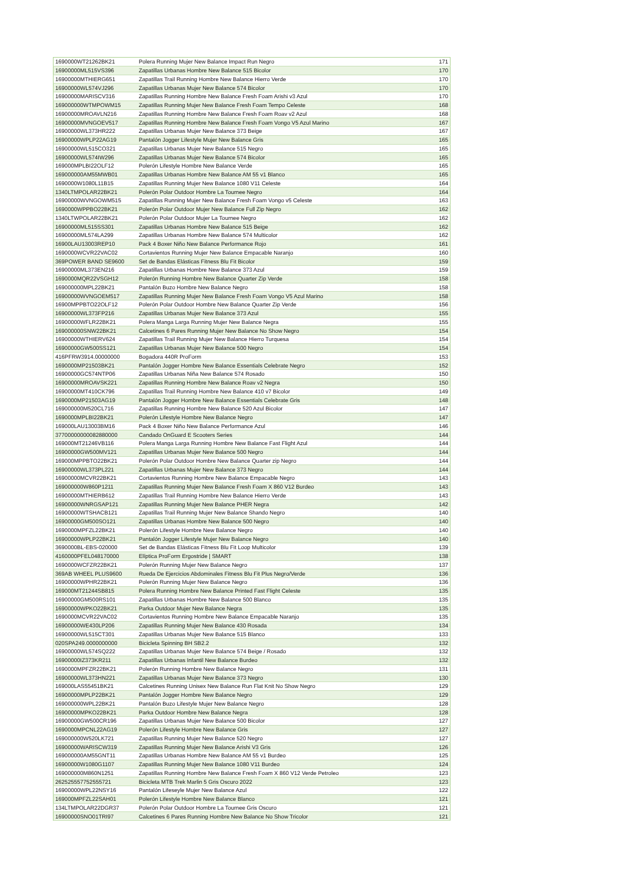| 1690000WT21262BK21 | Polera Running Mujer New Balance Impact Run Negro | 171 |
| 16900000ML515VS396 | Zapatillas Urbanas Hombre New Balance 515 Bicolor | 170 |
| 16900000MTHIERG651 | Zapatillas Trail Running Hombre New Balance Hierro Verde | 170 |
| 16900000WL574VJ296 | Zapatillas Urbanas Mujer New Balance 574 Bicolor | 170 |
| 16900000MARISCV316 | Zapatillas Running Hombre New Balance Fresh Foam Arishi v3 Azul | 170 |
| 169000000WTMPOWM15 | Zapatillas Running Mujer New Balance Fresh Foam Tempo Celeste | 168 |
| 16900000MROAVLN216 | Zapatillas Running Hombre New Balance Fresh Foam Roav v2 Azul | 168 |
| 16900000MVNGOEV517 | Zapatillas Running Hombre New Balance Fresh Foam Vongo V5 Azul Marino | 167 |
| 16900000WL373HR222 | Zapatillas Urbanas Mujer New Balance 373 Beige | 167 |
| 16900000WPLP22AG19 | Pantalón Jogger Lifestyle Mujer New Balance Gris | 165 |
| 16900000WL515CO321 | Zapatillas Urbanas Mujer New Balance 515 Negro | 165 |
| 16900000WL574IW296 | Zapatillas Urbanas Mujer New Balance 574 Bicolor | 165 |
| 169000MPLBI22OLF12 | Polerón Lifestyle Hombre New Balance Verde | 165 |
| 169000000AM55MWB01 | Zapatillas Urbanas Hombre New Balance AM 55 v1 Blanco | 165 |
| 1690000W1080L11B15 | Zapatillas Running Mujer New Balance 1080 V11 Celeste | 164 |
| 1340LTMPOLAR22BK21 | Polerón Polar Outdoor Hombre La Tournee Negro | 164 |
| 16900000WVNGOWM515 | Zapatillas Running Mujer New Balance Fresh Foam Vongo v5 Celeste | 163 |
| 1690000WPPBO22BK21 | Polerón Polar Outdoor Mujer New Balance Full Zip Negro | 162 |
| 1340LTWPOLAR22BK21 | Polerón Polar Outdoor Mujer La Tournee Negro | 162 |
| 16900000ML515SS301 | Zapatillas Urbanas Hombre New Balance 515 Beige | 162 |
| 16900000ML574LA299 | Zapatillas Urbanas Hombre New Balance 574 Multicolor | 162 |
| 16900LAU13003REP10 | Pack 4 Boxer Niño New Balance Performance Rojo | 161 |
| 1690000WCVR22VAC02 | Cortavientos Running Mujer New Balance Empacable Naranjo | 160 |
| 369POWER BAND SE9600 | Set de Bandas Elásticas Fitness Blu Fit Bicolor | 159 |
| 16900000ML373EN216 | Zapatillas Urbanas Hombre New Balance 373 Azul | 159 |
| 1690000MQR22VSGH12 | Polerón Running Hombre New Balance Quarter Zip Verde | 158 |
| 169000000MPL22BK21 | Pantalón Buzo Hombre New Balance Negro | 158 |
| 16900000WVNGOEM517 | Zapatillas Running Mujer New Balance Fresh Foam Vongo V5 Azul Marino | 158 |
| 16900MPPBTO22OLF12 | Polerón Polar Outdoor Hombre New Balance Quarter Zip Verde | 156 |
| 16900000WL373FP216 | Zapatillas Urbanas Mujer New Balance 373 Azul | 155 |
| 16900000WFLR22BK21 | Polera Manga Larga Running Mujer New Balance Negra | 155 |
| 169000000SNW22BK21 | Calcetines 6 Pares Running Mujer New Balance No Show Negro | 154 |
| 16900000WTHIERV624 | Zapatillas Trail Running Mujer New Balance Hierro Turquesa | 154 |
| 16900000GW500SS121 | Zapatillas Urbanas Mujer New Balance 500 Negro | 154 |
| 416PFRW3914.00000000 | Bogadora 440R ProForm | 153 |
| 1690000MP21503BK21 | Pantalón Jogger Hombre New Balance Essentials Celebrate Negro | 152 |
| 16900000GC574NTP06 | Zapatillas Urbanas Niña New Balance 574 Rosado | 150 |
| 16900000MROAVSK221 | Zapatillas Running Hombre New Balance Roav v2 Negra | 150 |
| 16900000MT410CK796 | Zapatillas Trail Running Hombre New Balance 410 v7 Bicolor | 149 |
| 1690000MP21503AG19 | Pantalón Jogger Hombre New Balance Essentials Celebrate Gris | 148 |
| 169000000M520CL716 | Zapatillas Running Hombre New Balance 520 Azul Bicolor | 147 |
| 1690000MPLBI22BK21 | Polerón Lifestyle Hombre New Balance Negro | 147 |
| 169000LAU13003BM16 | Pack 4 Boxer Niño New Balance Performance Azul | 146 |
| 37700000000082880000 | Candado OnGuard E Scooters Series | 144 |
| 169000MT21246VB116 | Polera Manga Larga Running Hombre New Balance Fast Flight Azul | 144 |
| 16900000GW500MV121 | Zapatillas Urbanas Mujer New Balance 500 Negro | 144 |
| 169000MPPBTO22BK21 | Polerón Polar Outdoor Hombre New Balance Quarter zip Negro | 144 |
| 16900000WL373PL221 | Zapatillas Urbanas Mujer New Balance 373 Negro | 144 |
| 16900000MCVR22BK21 | Cortavientos Running Hombre New Balance Empacable Negro | 143 |
| 169000000W860P1211 | Zapatillas Running Mujer New Balance Fresh Foam X 860 V12 Burdeo | 143 |
| 16900000MTHIERB612 | Zapatillas Trail Running Hombre New Balance Hierro Verde | 143 |
| 16900000WNRGSAP121 | Zapatillas Running Mujer New Balance PHER Negra | 142 |
| 16900000WTSHACB121 | Zapatillas Trail Running Mujer New Balance Shando Negro | 140 |
| 16900000GM500SO121 | Zapatillas Urbanas Hombre New Balance 500 Negro | 140 |
| 1690000MPFZL22BK21 | Polerón Lifestyle Hombre New Balance Negro | 140 |
| 16900000WPLP22BK21 | Pantalón Jogger Lifestyle Mujer New Balance Negro | 140 |
| 3690000BL-EBS-020000 | Set de Bandas Elásticas Fitness Blu Fit Loop Multicolor | 139 |
| 4160000PFEL048170000 | Elíptica ProForm Ergostride / SMART | 138 |
| 1690000WCFZR22BK21 | Polerón Running Mujer New Balance Negro | 137 |
| 369AB WHEEL PLUS9600 | Rueda De Ejercicios Abdominales Fitness Blu Fit Plus Negro/Verde | 136 |
| 16900000WPHR22BK21 | Polerón Running Mujer New Balance Negro | 136 |
| 169000MT21244SB815 | Polera Running Hombre New Balance Printed Fast Flight Celeste | 135 |
| 16900000GM500RS101 | Zapatillas Urbanas Hombre New Balance 500 Blanco | 135 |
| 16900000WPKO22BK21 | Parka Outdoor Mujer New Balance Negra | 135 |
| 1690000MCVR22VAC02 | Cortavientos Running Hombre New Balance Empacable Naranjo | 135 |
| 16900000WE430LP206 | Zapatillas Running Mujer New Balance 430 Rosada | 134 |
| 16900000WL515CT301 | Zapatillas Urbanas Mujer New Balance 515 Blanco | 133 |
| 020SPA249.0000000000 | Bicicleta Spinning BH SB2.2 | 132 |
| 16900000WL574SQ222 | Zapatillas Urbanas Mujer New Balance 574 Beige / Rosado | 132 |
| 16900000IZ373KR211 | Zapatillas Urbanas Infantil New Balance Burdeo | 132 |
| 1690000MPFZR22BK21 | Polerón Running Hombre New Balance Negro | 131 |
| 16900000WL373HN221 | Zapatillas Urbanas Mujer New Balance 373 Negro | 130 |
| 169000LAS55451BK21 | Calcetines Running Unisex New Balance Run Flat Knit No Show Negro | 129 |
| 16900000MPLP22BK21 | Pantalón Jogger Hombre New Balance Negro | 129 |
| 169000000WPL22BK21 | Pantalón Buzo Lifestyle Mujer New Balance Negro | 128 |
| 16900000MPKO22BK21 | Parka Outdoor Hombre New Balance Negra | 128 |
| 16900000GW500CR196 | Zapatillas Urbanas Mujer New Balance 500 Bicolor | 127 |
| 1690000MPCNL22AG19 | Polerón Lifestyle Hombre New Balance Gris | 127 |
| 169000000W520LK721 | Zapatillas Running Mujer New Balance 520 Negro | 127 |
| 16900000WARISCW319 | Zapatillas Running Mujer New Balance Arishi V3 Gris | 126 |
| 169000000AM55GNT11 | Zapatillas Urbanas Hombre New Balance AM 55 v1 Burdeo | 125 |
| 16900000W1080G1107 | Zapatillas Running Mujer New Balance 1080 V11 Burdeo | 124 |
| 169000000M860N1251 | Zapatillas Running Hombre New Balance Fresh Foam X 860 V12 Verde Petroleo | 123 |
| 262525557752555721 | Bicicleta MTB Trek Marlin 5 Gris Oscuro 2022 | 123 |
| 16900000WPL22NSY16 | Pantalón Lifeseyle Mujer New Balance Azul | 122 |
| 169000MPFZL22SAH01 | Polerón Lifestyle Hombre New Balance Blanco | 121 |
| 134LTMPOLAR22DGR37 | Polerón Polar Outdoor Hombre La Tournee Gris Oscuro | 121 |
| 16900000SNO01TRI97 | Calcetines 6 Pares Running Hombre New Balance No Show Tricolor | 121 |